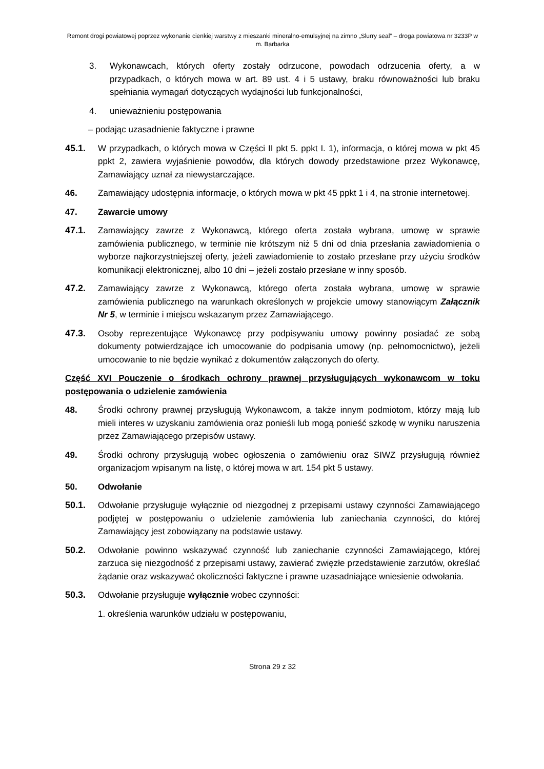Remont drogi powiatowej poprzez wykonanie cienkiej warstwy z mieszanki mineralno-emulsyjnej na zimno „Slurry seal” – droga powiatowa nr 3233P w m. Barbarka
3. Wykonawcach, których oferty zostały odrzucone, powodach odrzucenia oferty, a w przypadkach, o których mowa w art. 89 ust. 4 i 5 ustawy, braku równoważności lub braku spełniania wymagań dotyczących wydajności lub funkcjonalności,
4. unieważnieniu postępowania
– podając uzasadnienie faktyczne i prawne
45.1. W przypadkach, o których mowa w Części II pkt 5. ppkt I. 1), informacja, o której mowa w pkt 45 ppkt 2, zawiera wyjaśnienie powodów, dla których dowody przedstawione przez Wykonawcę, Zamawiający uznał za niewystarczające.
46. Zamawiający udostępnia informacje, o których mowa w pkt 45 ppkt 1 i 4, na stronie internetowej.
47. Zawarcie umowy
47.1. Zamawiający zawrze z Wykonawcą, którego oferta została wybrana, umowę w sprawie zamówienia publicznego, w terminie nie krótszym niż 5 dni od dnia przesłania zawiadomienia o wyborze najkorzystniejszej oferty, jeżeli zawiadomienie to zostało przesłane przy użyciu środków komunikacji elektronicznej, albo 10 dni – jeżeli zostało przesłane w inny sposób.
47.2. Zamawiający zawrze z Wykonawcą, którego oferta została wybrana, umowę w sprawie zamówienia publicznego na warunkach określonych w projekcie umowy stanowiącym Załącznik Nr 5, w terminie i miejscu wskazanym przez Zamawiającego.
47.3. Osoby reprezentujące Wykonawcę przy podpisywaniu umowy powinny posiadać ze sobą dokumenty potwierdzające ich umocowanie do podpisania umowy (np. pełnomocnictwo), jeżeli umocowanie to nie będzie wynikać z dokumentów załączonych do oferty.
Część XVI Pouczenie o środkach ochrony prawnej przysługujących wykonawcom w toku postępowania o udzielenie zamówienia
48. Środki ochrony prawnej przysługują Wykonawcom, a także innym podmiotom, którzy mają lub mieli interes w uzyskaniu zamówienia oraz ponieśli lub mogą ponieść szkodę w wyniku naruszenia przez Zamawiającego przepisów ustawy.
49. Środki ochrony przysługują wobec ogłoszenia o zamówieniu oraz SIWZ przysługują również organizacjom wpisanym na listę, o której mowa w art. 154 pkt 5 ustawy.
50. Odwołanie
50.1. Odwołanie przysługuje wyłącznie od niezgodnej z przepisami ustawy czynności Zamawiającego podjętej w postępowaniu o udzielenie zamówienia lub zaniechania czynności, do której Zamawiający jest zobowiązany na podstawie ustawy.
50.2. Odwołanie powinno wskazywać czynność lub zaniechanie czynności Zamawiającego, której zarzuca się niezgodność z przepisami ustawy, zawierać zwięzłe przedstawienie zarzutów, określać żądanie oraz wskazywać okoliczności faktyczne i prawne uzasadniające wniesienie odwołania.
50.3. Odwołanie przysługuje wyłącznie wobec czynności:
1. określenia warunków udziału w postępowaniu,
Strona 29 z 32